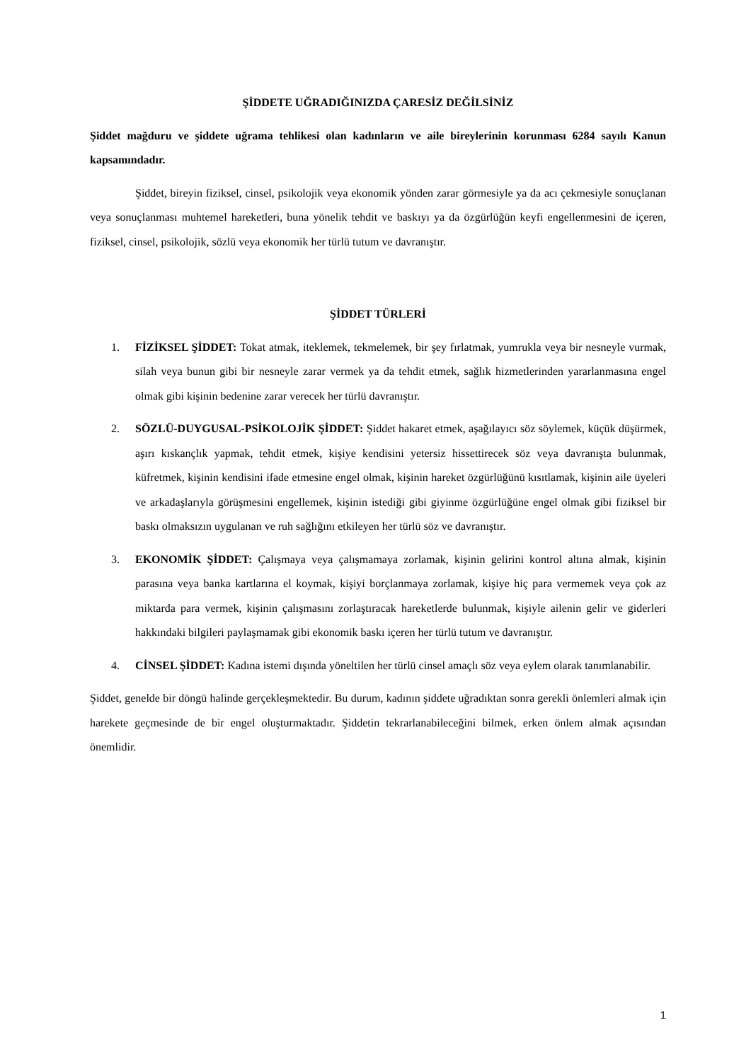ŞİDDETE UĞRADIĞINIZDA ÇARESİZ DEĞİLSİNİZ
Şiddet mağduru ve şiddete uğrama tehlikesi olan kadınların ve aile bireylerinin korunması 6284 sayılı Kanun kapsamındadır.
Şiddet, bireyin fiziksel, cinsel, psikolojik veya ekonomik yönden zarar görmesiyle ya da acı çekmesiyle sonuçlanan veya sonuçlanması muhtemel hareketleri, buna yönelik tehdit ve baskıyı ya da özgürlüğün keyfi engellenmesini de içeren, fiziksel, cinsel, psikolojik, sözlü veya ekonomik her türlü tutum ve davranıştır.
ŞİDDET TÜRLERİ
1. FİZİKSEL ŞİDDET: Tokat atmak, iteklemek, tekmelemek, bir şey fırlatmak, yumrukla veya bir nesneyle vurmak, silah veya bunun gibi bir nesneyle zarar vermek ya da tehdit etmek, sağlık hizmetlerinden yararlanmasına engel olmak gibi kişinin bedenine zarar verecek her türlü davranıştır.
2. SÖZLÜ-DUYGUSAL-PSİKOLOJİK ŞİDDET: Şiddet hakaret etmek, aşağılayıcı söz söylemek, küçük düşürmek, aşırı kıskançlık yapmak, tehdit etmek, kişiye kendisini yetersiz hissettirecek söz veya davranışta bulunmak, küfretmek, kişinin kendisini ifade etmesine engel olmak, kişinin hareket özgürlüğünü kısıtlamak, kişinin aile üyeleri ve arkadaşlarıyla görüşmesini engellemek, kişinin istediği gibi giyinme özgürlüğüne engel olmak gibi fiziksel bir baskı olmaksızın uygulanan ve ruh sağlığını etkileyen her türlü söz ve davranıştır.
3. EKONOMİK ŞİDDET: Çalışmaya veya çalışmamaya zorlamak, kişinin gelirini kontrol altına almak, kişinin parasına veya banka kartlarına el koymak, kişiyi borçlanmaya zorlamak, kişiye hiç para vermemek veya çok az miktarda para vermek, kişinin çalışmasını zorlaştıracak hareketlerde bulunmak, kişiyle ailenin gelir ve giderleri hakkındaki bilgileri paylaşmamak gibi ekonomik baskı içeren her türlü tutum ve davranıştır.
4. CİNSEL ŞİDDET: Kadına istemi dışında yöneltilen her türlü cinsel amaçlı söz veya eylem olarak tanımlanabilir.
Şiddet, genelde bir döngü halinde gerçekleşmektedir. Bu durum, kadının şiddete uğradıktan sonra gerekli önlemleri almak için harekete geçmesinde de bir engel oluşturmaktadır. Şiddetin tekrarlanabileceğini bilmek, erken önlem almak açısından önemlidir.
1